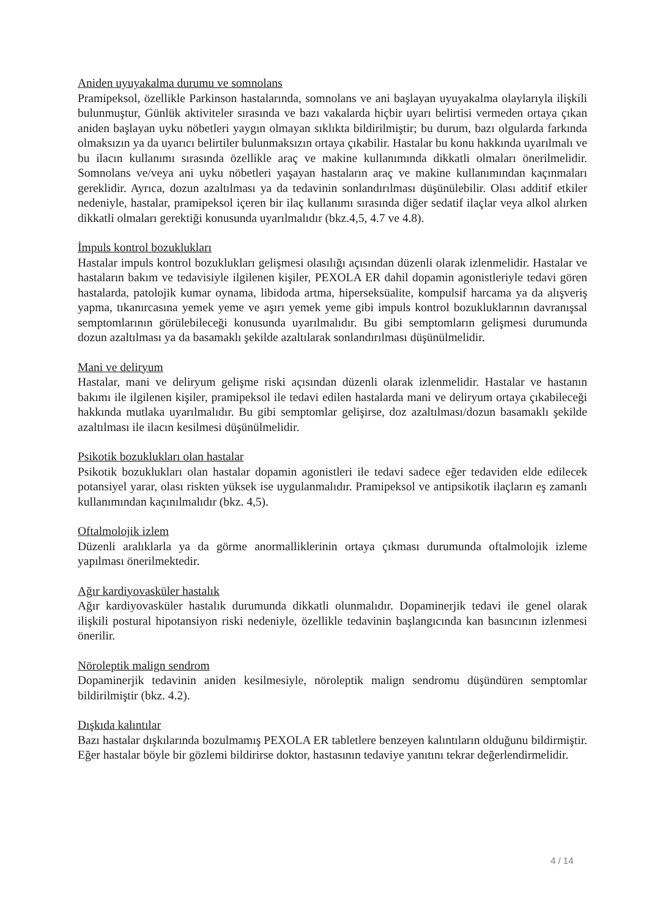Aniden uyuyakalma durumu ve somnolans
Pramipeksol, özellikle Parkinson hastalarında, somnolans ve ani başlayan uyuyakalma olaylarıyla ilişkili bulunmuştur, Günlük aktiviteler sırasında ve bazı vakalarda hiçbir uyarı belirtisi vermeden ortaya çıkan aniden başlayan uyku nöbetleri yaygın olmayan sıklıkta bildirilmiştir; bu durum, bazı olgularda farkında olmaksızın ya da uyarıcı belirtiler bulunmaksızın ortaya çıkabilir. Hastalar bu konu hakkında uyarılmalı ve bu ilacın kullanımı sırasında özellikle araç ve makine kullanımında dikkatli olmaları önerilmelidir. Somnolans ve/veya ani uyku nöbetleri yaşayan hastaların araç ve makine kullanımından kaçınmaları gereklidir. Ayrıca, dozun azaltılması ya da tedavinin sonlandırılması düşünülebilir. Olası additif etkiler nedeniyle, hastalar, pramipeksol içeren bir ilaç kullanımı sırasında diğer sedatif ilaçlar veya alkol alırken dikkatli olmaları gerektiği konusunda uyarılmalıdır (bkz.4,5, 4.7 ve 4.8).
İmpuls kontrol bozuklukları
Hastalar impuls kontrol bozuklukları gelişmesi olasılığı açısından düzenli olarak izlenmelidir. Hastalar ve hastaların bakım ve tedavisiyle ilgilenen kişiler, PEXOLA ER dahil dopamin agonistleriyle tedavi gören hastalarda, patolojik kumar oynama, libidoda artma, hiperseksüalite, kompulsif harcama ya da alışveriş yapma, tıkanırcasına yemek yeme ve aşırı yemek yeme gibi impuls kontrol bozukluklarının davranışsal semptomlarının görülebileceği konusunda uyarılmalıdır. Bu gibi semptomların gelişmesi durumunda dozun azaltılması ya da basamaklı şekilde azaltılarak sonlandırılması düşünülmelidir.
Mani ve deliryum
Hastalar, mani ve deliryum gelişme riski açısından düzenli olarak izlenmelidir. Hastalar ve hastanın bakımı ile ilgilenen kişiler, pramipeksol ile tedavi edilen hastalarda mani ve deliryum ortaya çıkabileceği hakkında mutlaka uyarılmalıdır. Bu gibi semptomlar gelişirse, doz azaltılması/dozun basamaklı şekilde azaltılması ile ilacın kesilmesi düşünülmelidir.
Psikotik bozuklukları olan hastalar
Psikotik bozuklukları olan hastalar dopamin agonistleri ile tedavi sadece eğer tedaviden elde edilecek potansiyel yarar, olası riskten yüksek ise uygulanmalıdır. Pramipeksol ve antipsikotik ilaçların eş zamanlı kullanımından kaçınılmalıdır (bkz. 4,5).
Oftalmolojik izlem
Düzenli aralıklarla ya da görme anormalliklerinin ortaya çıkması durumunda oftalmolojik izleme yapılması önerilmektedir.
Ağır kardiyovasküler hastalık
Ağır kardiyovasküler hastalık durumunda dikkatli olunmalıdır. Dopaminerjik tedavi ile genel olarak ilişkili postural hipotansiyon riski nedeniyle, özellikle tedavinin başlangıcında kan basıncının izlenmesi önerilir.
Nöroleptik malign sendrom
Dopaminerjik tedavinin aniden kesilmesiyle, nöroleptik malign sendromu düşündüren semptomlar bildirilmiştir (bkz. 4.2).
Dışkıda kalıntılar
Bazı hastalar dışkılarında bozulmamış PEXOLA ER tabletlere benzeyen kalıntıların olduğunu bildirmiştir. Eğer hastalar böyle bir gözlemi bildirirse doktor, hastasının tedaviye yanıtını tekrar değerlendirmelidir.
4 / 14